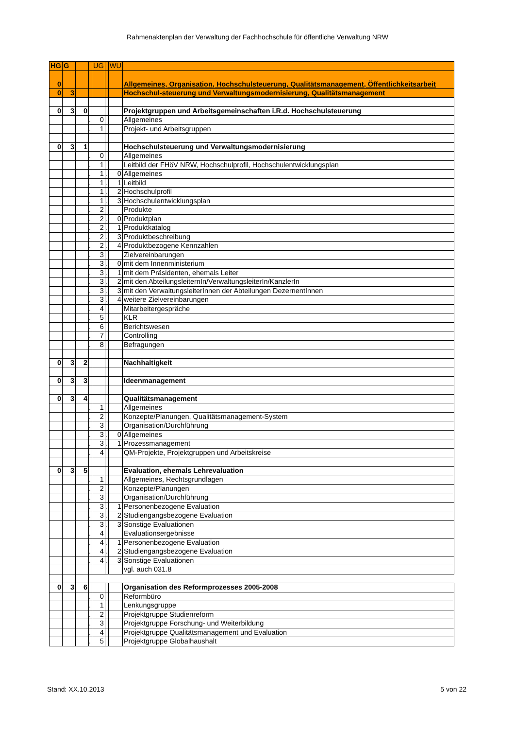Rahmenaktenplan der Verwaltung der Fachhochschule für öffentliche Verwaltung NRW
| HG | G | | | UG | | WU | |
| 0 | | | | | | | Allgemeines, Organisation, Hochschulsteuerung, Qualitätsmanagement, Öffentlichkeitsarbeit |
| 0 | 3 | | | | | | Hochschul-steuerung und Verwaltungsmodernisierung, Qualitätsmanagement |
| 0 | 3 | 0 | | | | | Projektgruppen und Arbeitsgemeinschaften i.R.d. Hochschulsteuerung |
| | | | . | 0 | | | Allgemeines |
| | | | . | 1 | | | Projekt- und Arbeitsgruppen |
| 0 | 3 | 1 | | | | | Hochschulsteuerung und Verwaltungsmodernisierung |
| | | | . | 0 | | | Allgemeines |
| | | | . | 1 | | | Leitbild der FHöV NRW, Hochschulprofil, Hochschulentwicklungsplan |
| | | | . | 1 | . | 0 | Allgemeines |
| | | | . | 1 | . | 1 | Leitbild |
| | | | . | 1 | . | 2 | Hochschulprofil |
| | | | . | 1 | . | 3 | Hochschulentwicklungsplan |
| | | | . | 2 | | | Produkte |
| | | | . | 2 | . | 0 | Produktplan |
| | | | . | 2 | . | 1 | Produktkatalog |
| | | | . | 2 | . | 3 | Produktbeschreibung |
| | | | . | 2 | . | 4 | Produktbezogene Kennzahlen |
| | | | . | 3 | | | Zielvereinbarungen |
| | | | . | 3 | . | 0 | mit dem Innenministerium |
| | | | . | 3 | . | 1 | mit dem Präsidenten, ehemals Leiter |
| | | | . | 3 | . | 2 | mit den AbteilungsleiternIn/VerwaltungsleiterIn/KanzlerIn |
| | | | . | 3 | . | 3 | mit den VerwaltungsleiterInnen der Abteilungen DezernentInnen |
| | | | . | 3 | . | 4 | weitere Zielvereinbarungen |
| | | | . | 4 | | | Mitarbeitergespräche |
| | | | . | 5 | | | KLR |
| | | | . | 6 | | | Berichtswesen |
| | | | . | 7 | | | Controlling |
| | | | . | 8 | | | Befragungen |
| 0 | 3 | 2 | | | | | Nachhaltigkeit |
| 0 | 3 | 3 | | | | | Ideenmanagement |
| 0 | 3 | 4 | | | | | Qualitätsmanagement |
| | | | . | 1 | | | Allgemeines |
| | | | . | 2 | | | Konzepte/Planungen, Qualitätsmanagement-System |
| | | | . | 3 | | | Organisation/Durchführung |
| | | | . | 3 | . | 0 | Allgemeines |
| | | | . | 3 | . | 1 | Prozessmanagement |
| | | | . | 4 | | | QM-Projekte, Projektgruppen und Arbeitskreise |
| 0 | 3 | 5 | | | | | Evaluation, ehemals Lehrevaluation |
| | | | . | 1 | | | Allgemeines, Rechtsgrundlagen |
| | | | . | 2 | | | Konzepte/Planungen |
| | | | . | 3 | | | Organisation/Durchführung |
| | | | . | 3 | . | 1 | Personenbezogene Evaluation |
| | | | . | 3 | . | 2 | Studiengangsbezogene Evaluation |
| | | | . | 3 | . | 3 | Sonstige Evaluationen |
| | | | . | 4 | | | Evaluationsergebnisse |
| | | | . | 4 | . | 1 | Personenbezogene Evaluation |
| | | | . | 4 | . | 2 | Studiengangsbezogene Evaluation |
| | | | . | 4 | . | 3 | Sonstige Evaluationen |
| | | | | | | | vgl. auch 031.8 |
| 0 | 3 | 6 | | | | | Organisation des Reformprozesses 2005-2008 |
| | | | . | 0 | | | Reformbüro |
| | | | . | 1 | | | Lenkungsgruppe |
| | | | . | 2 | | | Projektgruppe Studienreform |
| | | | . | 3 | | | Projektgruppe Forschung- und Weiterbildung |
| | | | . | 4 | | | Projektgruppe Qualitätsmanagement und Evaluation |
| | | | . | 5 | | | Projektgruppe Globalhaushalt |
Stand: XX.10.2013 5 von 22